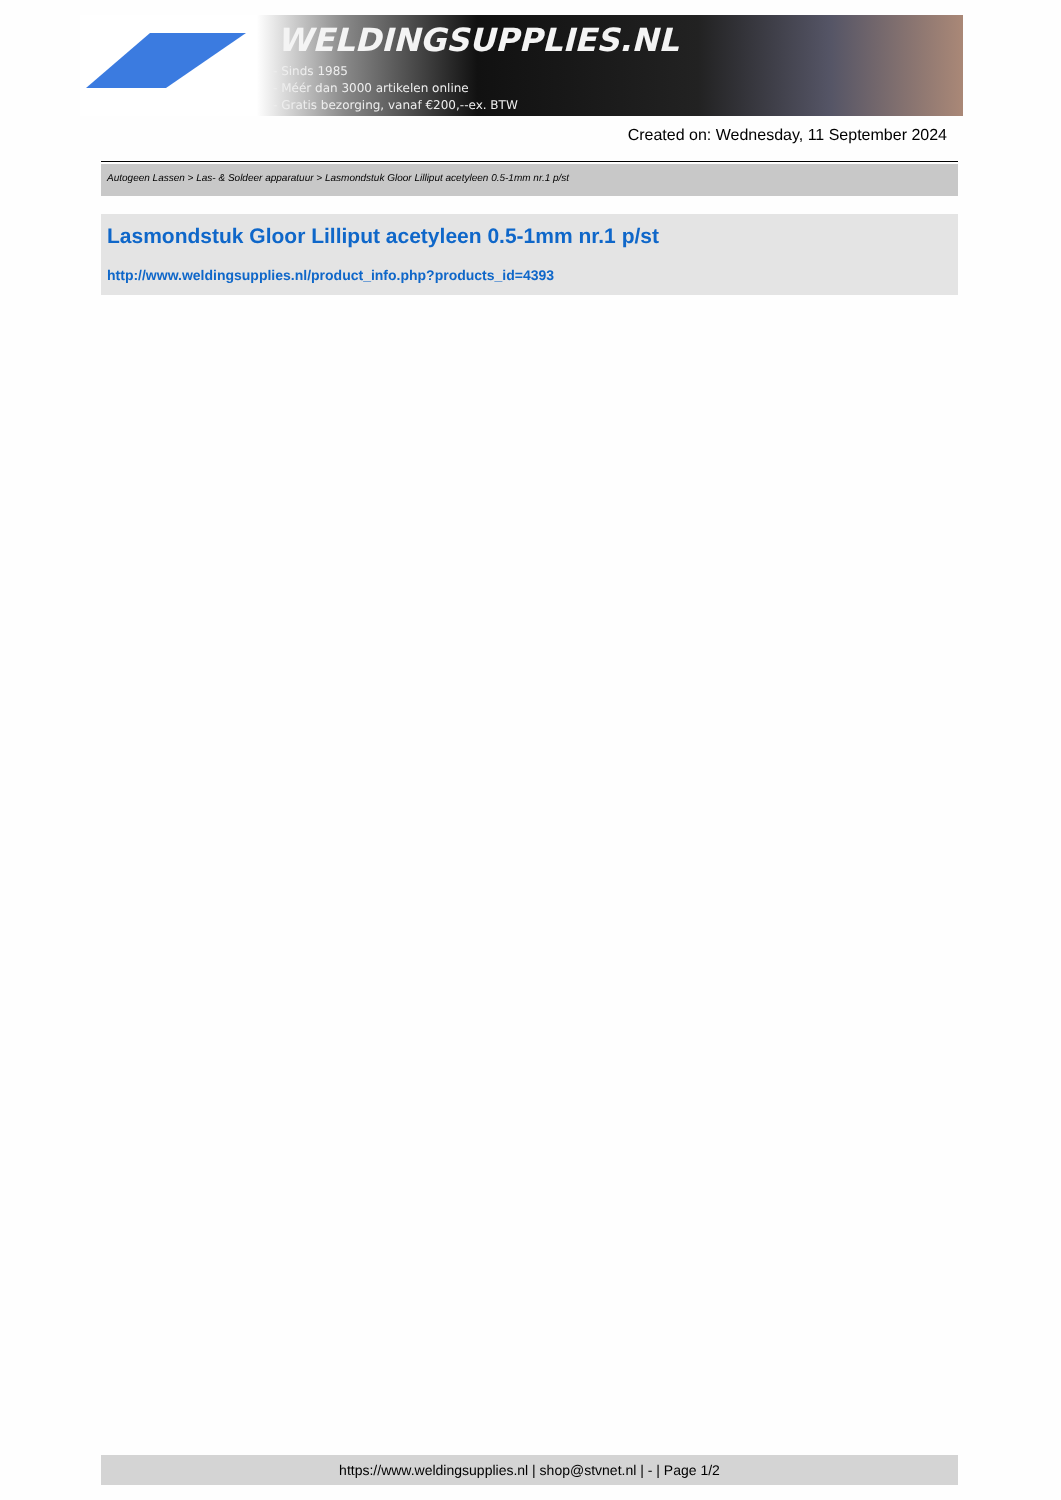WELDINGSUPPLIES.NL
- Sinds 1985
- Méér dan 3000 artikelen online
- Gratis bezorging, vanaf €200,--ex. BTW
Created on: Wednesday, 11 September 2024
Autogeen Lassen > Las- & Soldeer apparatuur > Lasmondstuk Gloor Lilliput acetyleen 0.5-1mm nr.1 p/st
Lasmondstuk Gloor Lilliput acetyleen 0.5-1mm nr.1 p/st
http://www.weldingsupplies.nl/product_info.php?products_id=4393
https://www.weldingsupplies.nl | shop@stvnet.nl | - | Page 1/2